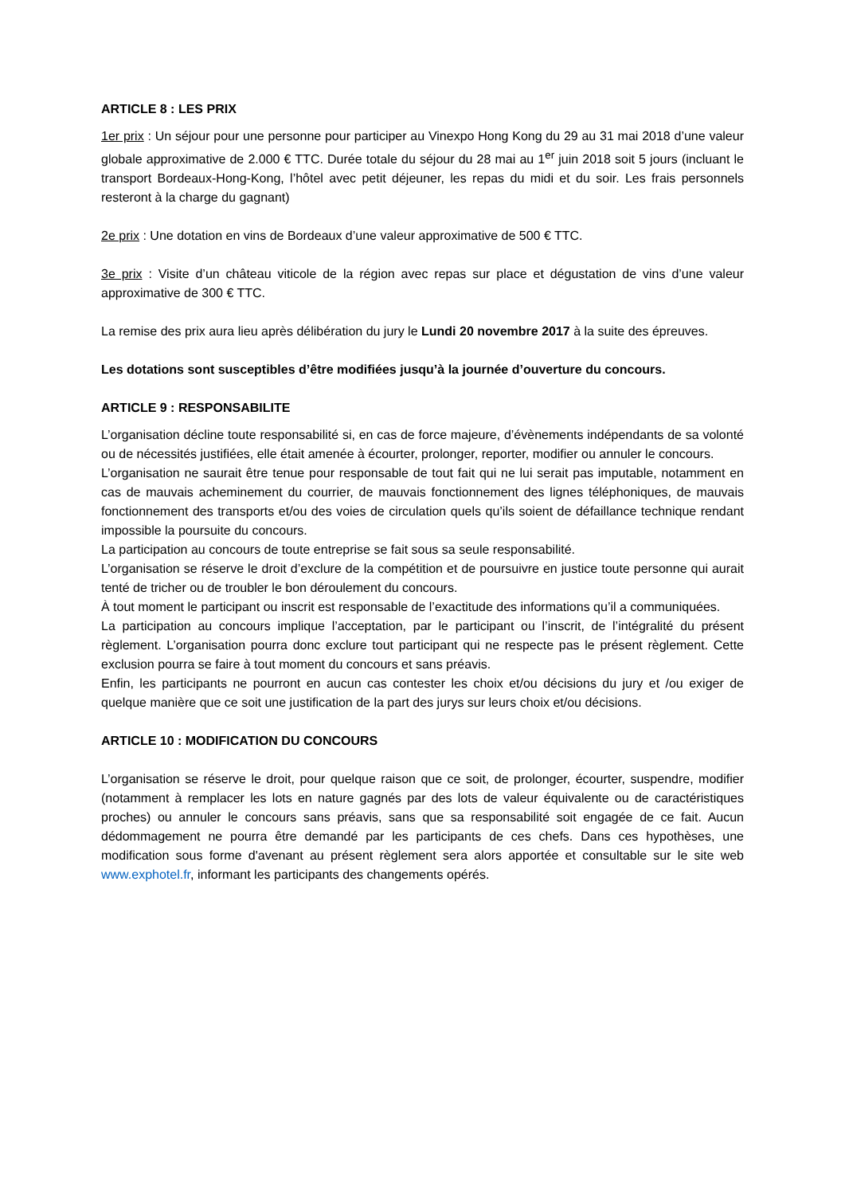ARTICLE 8 : LES PRIX
1er prix : Un séjour pour une personne pour participer au Vinexpo Hong Kong du 29 au 31 mai 2018 d’une valeur globale approximative de 2.000 € TTC. Durée totale du séjour du 28 mai au 1<sup>er</sup> juin 2018 soit 5 jours (incluant le transport Bordeaux-Hong-Kong, l’hôtel avec petit déjeuner, les repas du midi et du soir. Les frais personnels resteront à la charge du gagnant)
2e prix : Une dotation en vins de Bordeaux d’une valeur approximative de 500 € TTC.
3e prix : Visite d’un château viticole de la région avec repas sur place et dégustation de vins d’une valeur approximative de 300 € TTC.
La remise des prix aura lieu après délibération du jury le Lundi 20 novembre 2017 à la suite des épreuves.
Les dotations sont susceptibles d’être modifiées jusqu’à la journée d’ouverture du concours.
ARTICLE 9 : RESPONSABILITE
L’organisation décline toute responsabilité si, en cas de force majeure, d’évènements indépendants de sa volonté ou de nécessités justifiées, elle était amenée à écourter, prolonger, reporter, modifier ou annuler le concours.
L’organisation ne saurait être tenue pour responsable de tout fait qui ne lui serait pas imputable, notamment en cas de mauvais acheminement du courrier, de mauvais fonctionnement des lignes téléphoniques, de mauvais fonctionnement des transports et/ou des voies de circulation quels qu’ils soient de défaillance technique rendant impossible la poursuite du concours.
La participation au concours de toute entreprise se fait sous sa seule responsabilité.
L’organisation se réserve le droit d’exclure de la compétition et de poursuivre en justice toute personne qui aurait tenté de tricher ou de troubler le bon déroulement du concours.
À tout moment le participant ou inscrit est responsable de l’exactitude des informations qu’il a communiquées.
La participation au concours implique l’acceptation, par le participant ou l’inscrit, de l’intégralité du présent règlement. L’organisation pourra donc exclure tout participant qui ne respecte pas le présent règlement. Cette exclusion pourra se faire à tout moment du concours et sans préavis.
Enfin, les participants ne pourront en aucun cas contester les choix et/ou décisions du jury et /ou exiger de quelque manière que ce soit une justification de la part des jurys sur leurs choix et/ou décisions.
ARTICLE 10 : MODIFICATION DU CONCOURS
L’organisation se réserve le droit, pour quelque raison que ce soit, de prolonger, écourter, suspendre, modifier (notamment à remplacer les lots en nature gagnés par des lots de valeur équivalente ou de caractéristiques proches) ou annuler le concours sans préavis, sans que sa responsabilité soit engagée de ce fait. Aucun dédommagement ne pourra être demandé par les participants de ces chefs. Dans ces hypothèses, une modification sous forme d'avenant au présent règlement sera alors apportée et consultable sur le site web www.exphotel.fr, informant les participants des changements opérés.